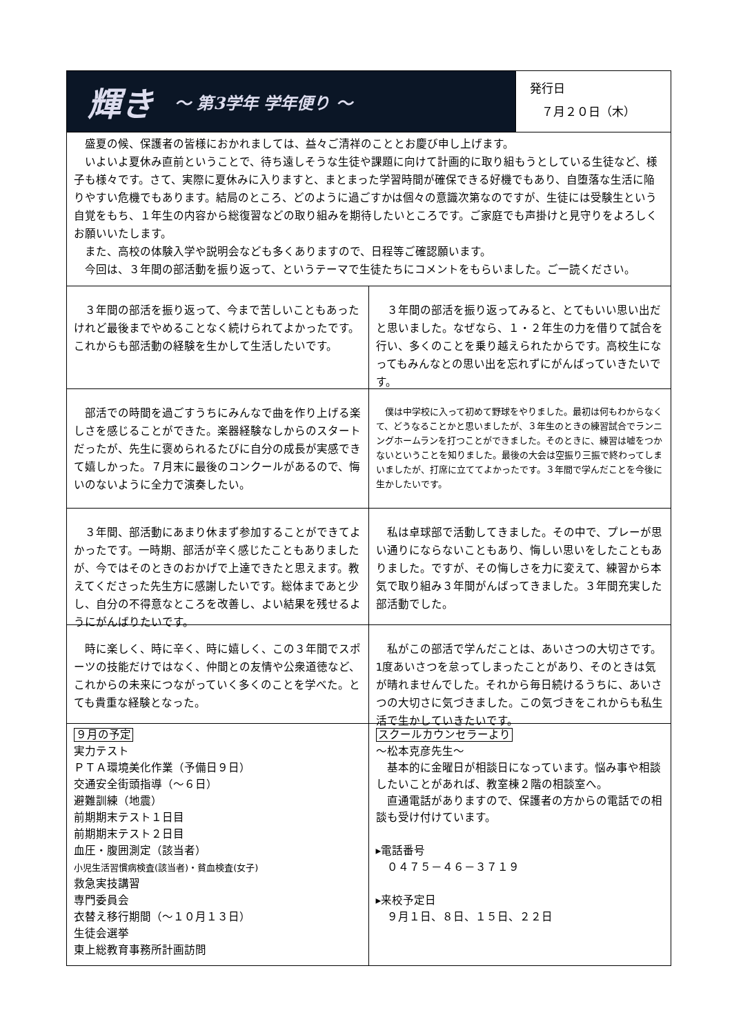輝き ～ 第3学年 学年便り ～
発行日
　７月２０日（木）
　盛夏の候、保護者の皆様におかれましては、益々ご清祥のこととお慶び申し上げます。
　いよいよ夏休み直前ということで、待ち遠しそうな生徒や課題に向けて計画的に取り組もうとしている生徒など、様子も様々です。さて、実際に夏休みに入りますと、まとまった学習時間が確保できる好機でもあり、自堕落な生活に陥りやすい危機でもあります。結局のところ、どのように過ごすかは個々の意識次第なのですが、生徒には受験生という自覚をもち、１年生の内容から総復習などの取り組みを期待したいところです。ご家庭でも声掛けと見守りをよろしくお願いいたします。
　また、高校の体験入学や説明会なども多くありますので、日程等ご確認願います。
　今回は、３年間の部活動を振り返って、というテーマで生徒たちにコメントをもらいました。ご一読ください。
　３年間の部活を振り返って、今まで苦しいこともあったけれど最後までやめることなく続けられてよかったです。これからも部活動の経験を生かして生活したいです。
　３年間の部活を振り返ってみると、とてもいい思い出だと思いました。なぜなら、１・２年生の力を借りて試合を行い、多くのことを乗り越えられたからです。高校生になってもみんなとの思い出を忘れずにがんばっていきたいです。
　部活での時間を過ごすうちにみんなで曲を作り上げる楽しさを感じることができた。楽器経験なしからのスタートだったが、先生に褒められるたびに自分の成長が実感できて嬉しかった。７月末に最後のコンクールがあるので、悔いのないように全力で演奏したい。
　僕は中学校に入って初めて野球をやりました。最初は何もわからなくて、どうなることかと思いましたが、３年生のときの練習試合でランニングホームランを打つことができました。そのときに、練習は嘘をつかないということを知りました。最後の大会は空振り三振で終わってしまいましたが、打席に立ててよかったです。３年間で学んだことを今後に生かしたいです。
　３年間、部活動にあまり休まず参加することができてよかったです。一時期、部活が辛く感じたこともありましたが、今ではそのときのおかげで上達できたと思えます。教えてくださった先生方に感謝したいです。総体まであと少し、自分の不得意なところを改善し、よい結果を残せるようにがんばりたいです。
　私は卓球部で活動してきました。その中で、プレーが思い通りにならないこともあり、悔しい思いをしたこともありました。ですが、その悔しさを力に変えて、練習から本気で取り組み３年間がんばってきました。３年間充実した部活動でした。
　時に楽しく、時に辛く、時に嬉しく、この３年間でスポーツの技能だけではなく、仲間との友情や公衆道徳など、これからの未来につながっていく多くのことを学べた。とても貴重な経験となった。
　私がこの部活で学んだことは、あいさつの大切さです。1度あいさつを怠ってしまったことがあり、そのときは気が晴れませんでした。それから毎日続けるうちに、あいさつの大切さに気づきました。この気づきをこれからも私生活で生かしていきたいです。
９月の予定
実力テスト
ＰＴＡ環境美化作業（予備日９日）
交通安全街頭指導（～６日）
避難訓練（地震）
前期期末テスト１日目
前期期末テスト２日目
血圧・腹囲測定（該当者）
小児生活習慣病検査(該当者)・貧血検査(女子)
救急実技講習
専門委員会
衣替え移行期間（～１０月１３日）
生徒会選挙
東上総教育事務所計画訪問
スクールカウンセラーより
～松本克彦先生～
　基本的に金曜日が相談日になっています。悩み事や相談したいことがあれば、教室棟２階の相談室へ。
　直通電話がありますので、保護者の方からの電話での相談も受け付けています。
▸電話番号
　０４７５－４６－３７１９
▸来校予定日
　９月１日、８日、１５日、２２日